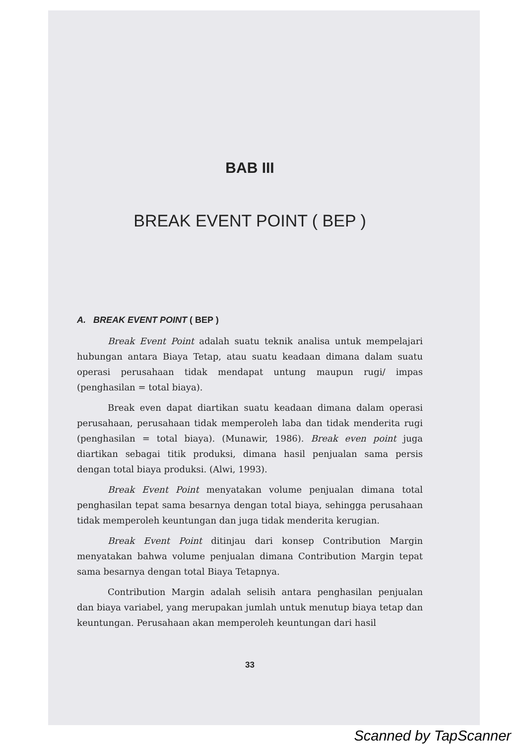BAB III
BREAK EVENT POINT ( BEP )
A. BREAK EVENT POINT ( BEP )
Break Event Point adalah suatu teknik analisa untuk mempelajari hubungan antara Biaya Tetap, atau suatu keadaan dimana dalam suatu operasi perusahaan tidak mendapat untung maupun rugi/ impas (penghasilan = total biaya).
Break even dapat diartikan suatu keadaan dimana dalam operasi perusahaan, perusahaan tidak memperoleh laba dan tidak menderita rugi (penghasilan = total biaya). (Munawir, 1986). Break even point juga diartikan sebagai titik produksi, dimana hasil penjualan sama persis dengan total biaya produksi. (Alwi, 1993).
Break Event Point menyatakan volume penjualan dimana total penghasilan tepat sama besarnya dengan total biaya, sehingga perusahaan tidak memperoleh keuntungan dan juga tidak menderita kerugian.
Break Event Point ditinjau dari konsep Contribution Margin menyatakan bahwa volume penjualan dimana Contribution Margin tepat sama besarnya dengan total Biaya Tetapnya.
Contribution Margin adalah selisih antara penghasilan penjualan dan biaya variabel, yang merupakan jumlah untuk menutup biaya tetap dan keuntungan. Perusahaan akan memperoleh keuntungan dari hasil
33
Scanned by TapScanner